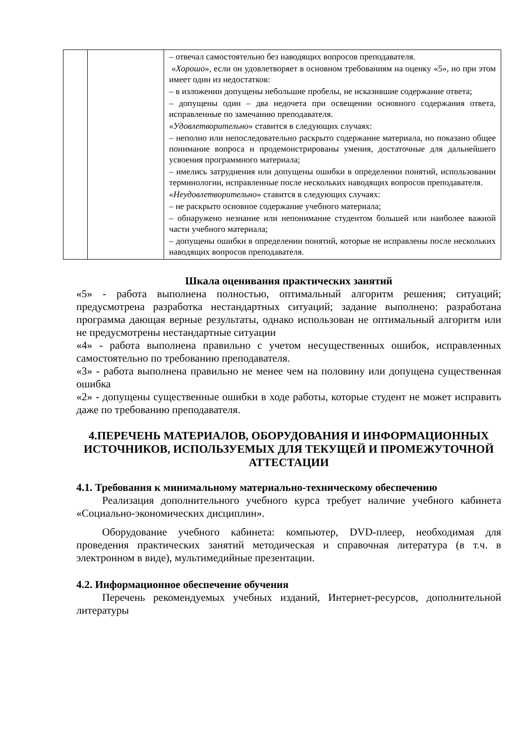| | | – отвечал самостоятельно без наводящих вопросов преподавателя. « Хорошо », если он удовлетворяет в основном требованиям на оценку «5», но при этом имеет один из недостатков: – в изложении допущены небольшие пробелы, не исказившие содержание ответа; – допущены один – два недочета при освещении основного содержания ответа, исправленные по замечанию преподавателя. « Удовлетворительно » ставится в следующих случаях: – неполно или непоследовательно раскрыто содержание материала, но показано общее понимание вопроса и продемонстрированы умения, достаточные для дальнейшего усвоения программного материала; – имелись затруднения или допущены ошибки в определении понятий, использовании терминологии, исправленные после нескольких наводящих вопросов преподавателя. « Неудовлетворительно » ставится в следующих случаях: – не раскрыто основное содержание учебного материала; – обнаружено незнание или непонимание студентом большей или наиболее важной части учебного материала; – допущены ошибки в определении понятий, которые не исправлены после нескольких наводящих вопросов преподавателя. |
Шкала оценивания практических занятий
«5» - работа выполнена полностью, оптимальный алгоритм решения; ситуаций; предусмотрена разработка нестандартных ситуаций; задание выполнено: разработана программа дающая верные результаты, однако использован не оптимальный алгоритм или не предусмотрены нестандартные ситуации
«4» - работа выполнена правильно с учетом несущественных ошибок, исправленных самостоятельно по требованию преподавателя.
«3» - работа выполнена правильно не менее чем на половину или допущена существенная ошибка
«2» - допущены существенные ошибки в ходе работы, которые студент не может исправить даже по требованию преподавателя.
4.ПЕРЕЧЕНЬ МАТЕРИАЛОВ, ОБОРУДОВАНИЯ И ИНФОРМАЦИОННЫХ ИСТОЧНИКОВ, ИСПОЛЬЗУЕМЫХ ДЛЯ ТЕКУЩЕЙ И ПРОМЕЖУТОЧНОЙ АТТЕСТАЦИИ
4.1. Требования к минимальному материально-техническому обеспечению
Реализация дополнительного учебного курса требует наличие учебного кабинета «Социально-экономических дисциплин».
Оборудование учебного кабинета: компьютер, DVD-плеер, необходимая для проведения практических занятий методическая и справочная литература (в т.ч. в электронном в виде), мультимедийные презентации.
4.2. Информационное обеспечение обучения
Перечень рекомендуемых учебных изданий, Интернет-ресурсов, дополнительной литературы